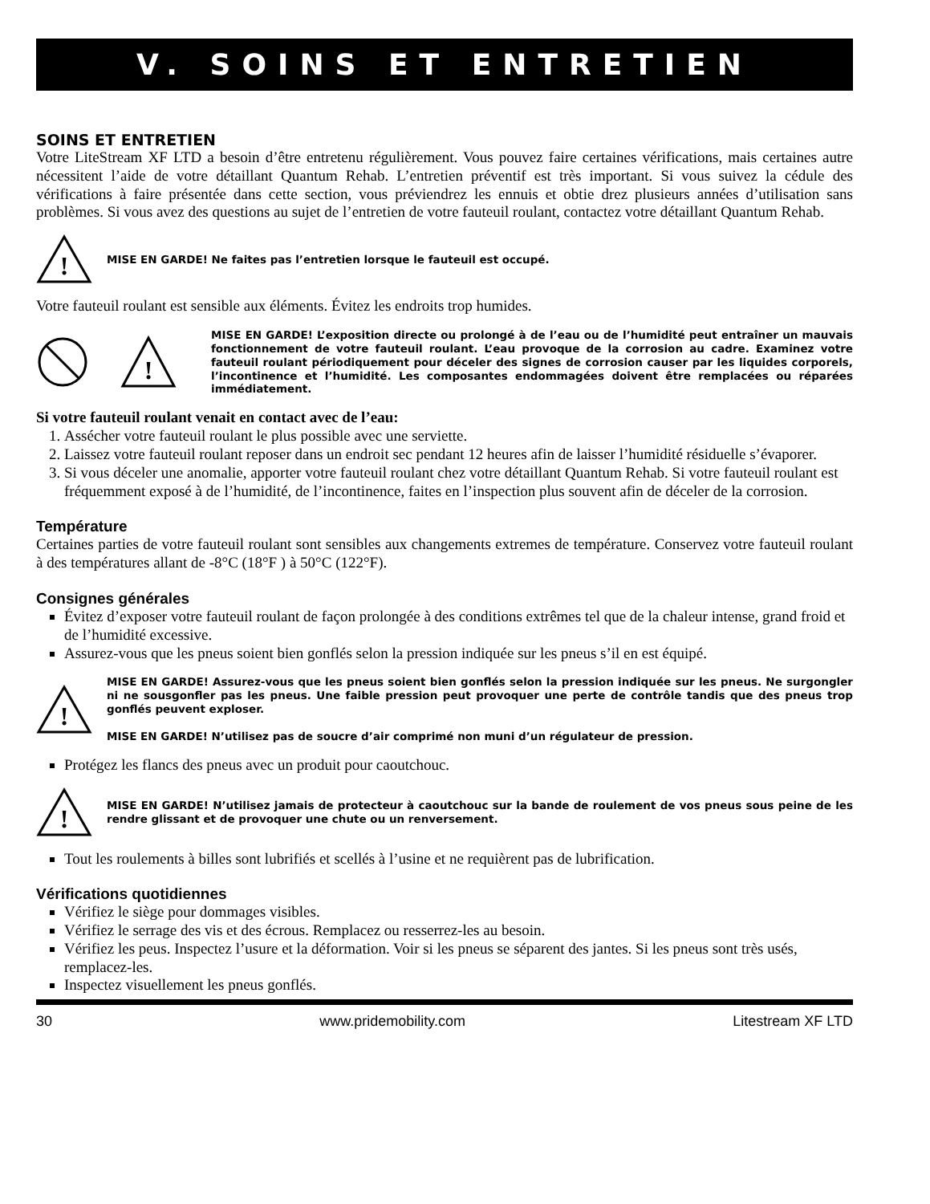V. SOINS ET ENTRETIEN
SOINS ET ENTRETIEN
Votre LiteStream XF LTD a besoin d’être entretenu régulièrement. Vous pouvez faire certaines vérifications, mais certaines autre nécessitent l’aide de votre détaillant Quantum Rehab. L’entretien préventif est très important. Si vous suivez la cédule des vérifications à faire présentée dans cette section, vous préviendrez les ennuis et obtie drez plusieurs années d’utilisation sans problèmes. Si vous avez des questions au sujet de l’entretien de votre fauteuil roulant, contactez votre détaillant Quantum Rehab.
!
MISE EN GARDE! Ne faites pas l’entretien lorsque le fauteuil est occupé.
Votre fauteuil roulant est sensible aux éléments. Évitez les endroits trop humides.
!
MISE EN GARDE! L’exposition directe ou prolongé à de l’eau ou de l’humidité peut entraîner un mauvais fonctionnement de votre fauteuil roulant. L’eau provoque de la corrosion au cadre. Examinez votre fauteuil roulant périodiquement pour déceler des signes de corrosion causer par les liquides corporels, l’incontinence et l’humidité. Les composantes endommagées doivent être remplacées ou réparées immédiatement.
Si votre fauteuil roulant venait en contact avec de l’eau:
1. Assécher votre fauteuil roulant le plus possible avec une serviette.
2. Laissez votre fauteuil roulant reposer dans un endroit sec pendant 12 heures afin de laisser l’humidité résiduelle s’évaporer.
3. Si vous déceler une anomalie, apporter votre fauteuil roulant chez votre détaillant Quantum Rehab. Si votre fauteuil roulant est fréquemment exposé à de l’humidité, de l’incontinence, faites en l’inspection plus souvent afin de déceler de la corrosion.
Température
Certaines parties de votre fauteuil roulant sont sensibles aux changements extremes de température. Conservez votre fauteuil roulant à des températures allant de -8°C (18°F ) à 50°C (122°F).
Consignes générales
Évitez d’exposer votre fauteuil roulant de façon prolongée à des conditions extrêmes tel que de la chaleur intense, grand froid et de l’humidité excessive.
Assurez-vous que les pneus soient bien gonflés selon la pression indiquée sur les pneus s’il en est équipé.
!
MISE EN GARDE! Assurez-vous que les pneus soient bien gonflés selon la pression indiquée sur les pneus. Ne surgongler ni ne sousgonfler pas les pneus. Une faible pression peut provoquer une perte de contrôle tandis que des pneus trop gonflés peuvent exploser.
MISE EN GARDE! N’utilisez pas de soucre d’air comprimé non muni d’un régulateur de pression.
Protégez les flancs des pneus avec un produit pour caoutchouc.
!
MISE EN GARDE! N’utilisez jamais de protecteur à caoutchouc sur la bande de roulement de vos pneus sous peine de les rendre glissant et de provoquer une chute ou un renversement.
Tout les roulements à billes sont lubrifiés et scellés à l’usine et ne requièrent pas de lubrification.
Vérifications quotidiennes
Vérifiez le siège pour dommages visibles.
Vérifiez le serrage des vis et des écrous. Remplacez ou resserrez-les au besoin.
Vérifiez les peus. Inspectez l’usure et la déformation. Voir si les pneus se séparent des jantes. Si les pneus sont très usés, remplacez-les.
Inspectez visuellement les pneus gonflés.
30 www.pridemobility.com Litestream XF LTD